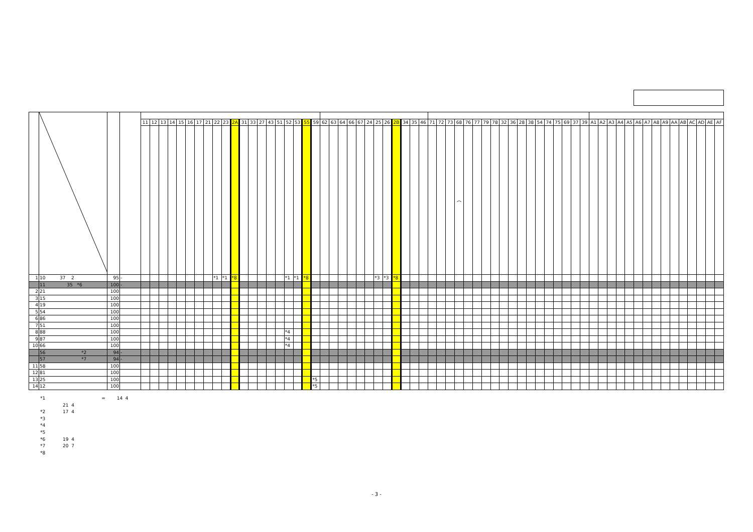| | | | | 11 | 12 | 13 | 14 | 15 | 16 | 17 | 21 | 22 | 23 | 2A | 31 | 33 | 27 | 43 | 51 | 52 | 53 | 55 | 59 | 62 | 63 | 64 | 66 | 67 | 24 | 25 | 26 | 2B | 34 | 35 | 46 | 71 | 72 | 73 | 68 | 76 | 77 | 79 | 78 | 32 | 36 | 28 | 38 | 54 | 74 | 75 | 69 | 37 | 39 | A1 | A2 | A3 | A4 | A5 | A6 | A7 | A8 | A9 | AA | AB | AC | AD | AE | AF |
| --- | --- | --- | --- | --- | --- | --- | --- | --- | --- | --- | --- | --- | --- | --- | --- | --- | --- | --- | --- | --- | --- | --- | --- | --- | --- | --- | --- | --- | --- | --- | --- | --- | --- | --- | --- | --- | --- | --- | --- | --- | --- | --- | --- | --- | --- | --- | --- | --- | --- | --- | --- | --- | --- | --- | --- | --- | --- | --- | --- | --- | --- | --- | --- | --- | --- | --- | --- | --- |
| | | | | | | | | | | | | | | | | | | | | | | | | | | | | | | | | | | | | | | | ︵ | | | | | | | | | | | | | | | | | | | | | | | | | | | | | |
| 1 | 10 37 2 | 95 | - | | | | | | | | | *1 | *1 | *8 | | | | | | *1 | *1 | *8 | | | | | | | | *3 | *3 | *8 | | | | | | | | | | | | | | | | | | | | | | | | | | | | | | | | | | | | |
| | 11 35 *6 | 100 | - | | | | | | | | | | | | | | | | | | | | | | | | | | | | | | | | | | | | | | | | | | | | | | | | | | | | | | | | | | | | | | | | | |
| 2 | 21 | 100 | | | | | | | | | | | | | | | | | | | | | | | | | | | | | | | | | | | | | | | | | | | | | | | | | | | | | | | | | | | | | | | | | | |
| 3 | 15 | 100 | | | | | | | | | | | | | | | | | | | | | | | | | | | | | | | | | | | | | | | | | | | | | | | | | | | | | | | | | | | | | | | | | | |
| 4 | 19 | 100 | | | | | | | | | | | | | | | | | | | | | | | | | | | | | | | | | | | | | | | | | | | | | | | | | | | | | | | | | | | | | | | | | | |
| 5 | 54 | 100 | | | | | | | | | | | | | | | | | | | | | | | | | | | | | | | | | | | | | | | | | | | | | | | | | | | | | | | | | | | | | | | | | | |
| 6 | 86 | 100 | | | | | | | | | | | | | | | | | | | | | | | | | | | | | | | | | | | | | | | | | | | | | | | | | | | | | | | | | | | | | | | | | | |
| 7 | 51 | 100 | | | | | | | | | | | | | | | | | | | | | | | | | | | | | | | | | | | | | | | | | | | | | | | | | | | | | | | | | | | | | | | | | | |
| 8 | 88 | 100 | | | | | | | | | | | | | | | | | | *4 | | | | | | | | | | | | | | | | | | | | | | | | | | | | | | | | | | | | | | | | | | | | | | | | |
| 9 | 87 | 100 | | | | | | | | | | | | | | | | | | *4 | | | | | | | | | | | | | | | | | | | | | | | | | | | | | | | | | | | | | | | | | | | | | | | | |
| 10 | 66 | 100 | | | | | | | | | | | | | | | | | | *4 | | | | | | | | | | | | | | | | | | | | | | | | | | | | | | | | | | | | | | | | | | | | | | | | |
| | 56 *2 | 94 | - | | | | | | | | | | | | | | | | | | | | | | | | | | | | | | | | | | | | | | | | | | | | | | | | | | | | | | | | | | | | | | | | | |
| | 57 *7 | 94 | - | | | | | | | | | | | | | | | | | | | | | | | | | | | | | | | | | | | | | | | | | | | | | | | | | | | | | | | | | | | | | | | | | |
| 11 | 58 | 100 | | | | | | | | | | | | | | | | | | | | | | | | | | | | | | | | | | | | | | | | | | | | | | | | | | | | | | | | | | | | | | | | | | |
| 12 | 81 | 100 | | | | | | | | | | | | | | | | | | | | | | | | | | | | | | | | | | | | | | | | | | | | | | | | | | | | | | | | | | | | | | | | | | |
| 13 | 25 | 100 | | | | | | | | | | | | | | | | | | | | | *5 | | | | | | | | | | | | | | | | | | | | | | | | | | | | | | | | | | | | | | | | | | | | | |
| 14 | 12 | 100 | | | | | | | | | | | | | | | | | | | | | *5 | | | | | | | | | | | | | | | | | | | | | | | | | | | | | | | | | | | | | | | | | | | | | |
*1 = 14 4
21 4
*2 17 4
*3
*4
*5
*6 19 4
*7 20 7
*8
- 3 -